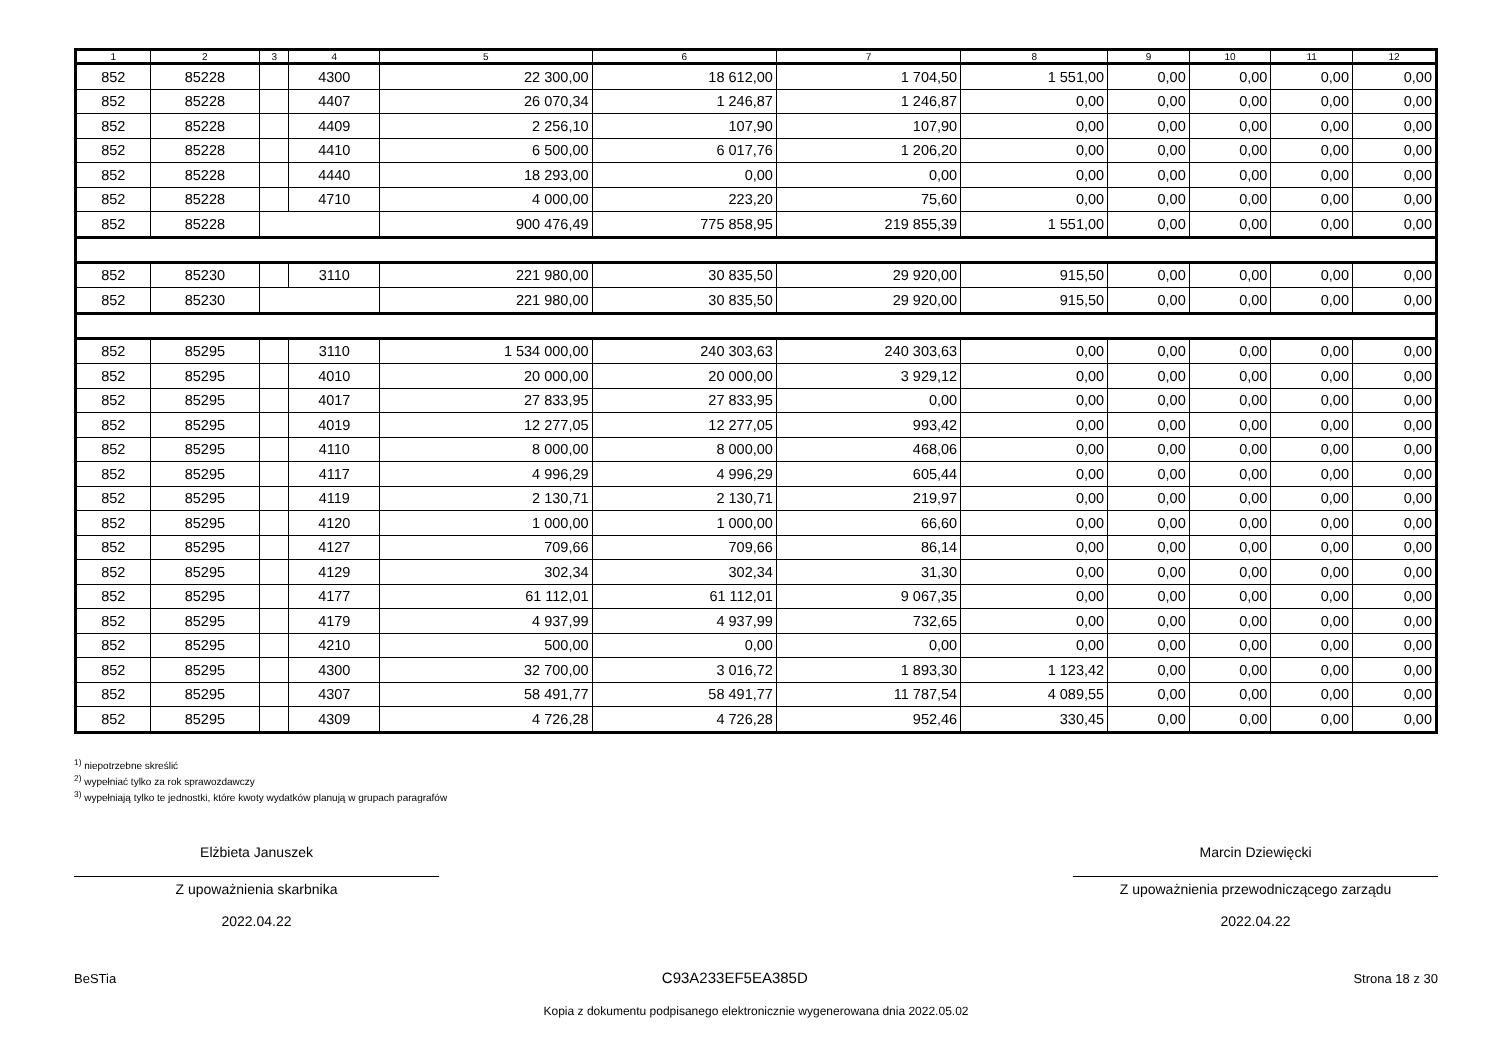| 1 | 2 | 3 | 4 | 5 | 6 | 7 | 8 | 9 | 10 | 11 | 12 |
| --- | --- | --- | --- | --- | --- | --- | --- | --- | --- | --- | --- |
| 852 | 85228 | | 4300 | 22 300,00 | 18 612,00 | 1 704,50 | 1 551,00 | 0,00 | 0,00 | 0,00 | 0,00 |
| 852 | 85228 | | 4407 | 26 070,34 | 1 246,87 | 1 246,87 | 0,00 | 0,00 | 0,00 | 0,00 | 0,00 |
| 852 | 85228 | | 4409 | 2 256,10 | 107,90 | 107,90 | 0,00 | 0,00 | 0,00 | 0,00 | 0,00 |
| 852 | 85228 | | 4410 | 6 500,00 | 6 017,76 | 1 206,20 | 0,00 | 0,00 | 0,00 | 0,00 | 0,00 |
| 852 | 85228 | | 4440 | 18 293,00 | 0,00 | 0,00 | 0,00 | 0,00 | 0,00 | 0,00 | 0,00 |
| 852 | 85228 | | 4710 | 4 000,00 | 223,20 | 75,60 | 0,00 | 0,00 | 0,00 | 0,00 | 0,00 |
| 852 | 85228 | | | 900 476,49 | 775 858,95 | 219 855,39 | 1 551,00 | 0,00 | 0,00 | 0,00 | 0,00 |
| 852 | 85230 | | 3110 | 221 980,00 | 30 835,50 | 29 920,00 | 915,50 | 0,00 | 0,00 | 0,00 | 0,00 |
| 852 | 85230 | | | 221 980,00 | 30 835,50 | 29 920,00 | 915,50 | 0,00 | 0,00 | 0,00 | 0,00 |
| 852 | 85295 | | 3110 | 1 534 000,00 | 240 303,63 | 240 303,63 | 0,00 | 0,00 | 0,00 | 0,00 | 0,00 |
| 852 | 85295 | | 4010 | 20 000,00 | 20 000,00 | 3 929,12 | 0,00 | 0,00 | 0,00 | 0,00 | 0,00 |
| 852 | 85295 | | 4017 | 27 833,95 | 27 833,95 | 0,00 | 0,00 | 0,00 | 0,00 | 0,00 | 0,00 |
| 852 | 85295 | | 4019 | 12 277,05 | 12 277,05 | 993,42 | 0,00 | 0,00 | 0,00 | 0,00 | 0,00 |
| 852 | 85295 | | 4110 | 8 000,00 | 8 000,00 | 468,06 | 0,00 | 0,00 | 0,00 | 0,00 | 0,00 |
| 852 | 85295 | | 4117 | 4 996,29 | 4 996,29 | 605,44 | 0,00 | 0,00 | 0,00 | 0,00 | 0,00 |
| 852 | 85295 | | 4119 | 2 130,71 | 2 130,71 | 219,97 | 0,00 | 0,00 | 0,00 | 0,00 | 0,00 |
| 852 | 85295 | | 4120 | 1 000,00 | 1 000,00 | 66,60 | 0,00 | 0,00 | 0,00 | 0,00 | 0,00 |
| 852 | 85295 | | 4127 | 709,66 | 709,66 | 86,14 | 0,00 | 0,00 | 0,00 | 0,00 | 0,00 |
| 852 | 85295 | | 4129 | 302,34 | 302,34 | 31,30 | 0,00 | 0,00 | 0,00 | 0,00 | 0,00 |
| 852 | 85295 | | 4177 | 61 112,01 | 61 112,01 | 9 067,35 | 0,00 | 0,00 | 0,00 | 0,00 | 0,00 |
| 852 | 85295 | | 4179 | 4 937,99 | 4 937,99 | 732,65 | 0,00 | 0,00 | 0,00 | 0,00 | 0,00 |
| 852 | 85295 | | 4210 | 500,00 | 0,00 | 0,00 | 0,00 | 0,00 | 0,00 | 0,00 | 0,00 |
| 852 | 85295 | | 4300 | 32 700,00 | 3 016,72 | 1 893,30 | 1 123,42 | 0,00 | 0,00 | 0,00 | 0,00 |
| 852 | 85295 | | 4307 | 58 491,77 | 58 491,77 | 11 787,54 | 4 089,55 | 0,00 | 0,00 | 0,00 | 0,00 |
| 852 | 85295 | | 4309 | 4 726,28 | 4 726,28 | 952,46 | 330,45 | 0,00 | 0,00 | 0,00 | 0,00 |
<sup>1)</sup> niepotrzebne skreślić
<sup>2)</sup> wypełniać tylko za rok sprawozdawczy
<sup>3)</sup> wypełniają tylko te jednostki, które kwoty wydatków planują w grupach paragrafów
Elżbieta Januszek
Z upoważnienia skarbnika
2022.04.22
Marcin Dziewięcki
Z upoważnienia przewodniczącego zarządu
2022.04.22
BeSTia C93A233EF5EA385D Strona 18 z 30
Kopia z dokumentu podpisanego elektronicznie wygenerowana dnia 2022.05.02